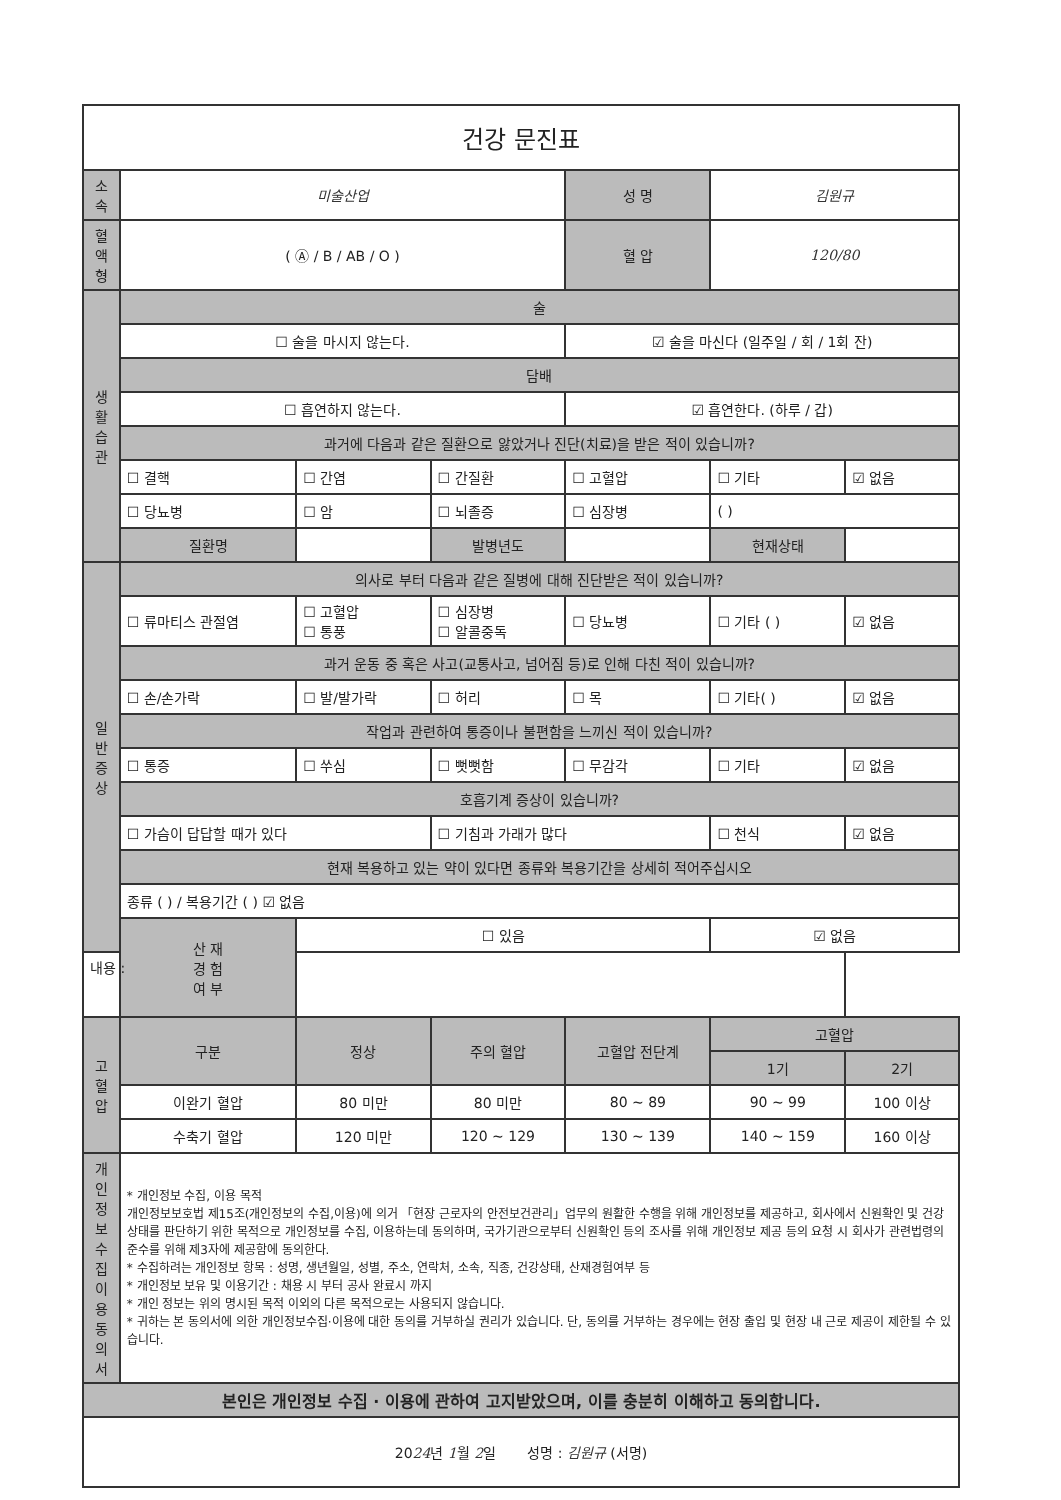| 건강 문진표 | | | | | | |
| 소 속 | 미술산업 | | | 성 명 | 김원규 | |
| 혈액형 | ( Ⓐ / B / AB / O ) | | | 혈 압 | 120/80 | |
| 생 활 습 관 | 술 | | | | | |
| | ☐ 술을 마시지 않는다. | | | ☑ 술을 마신다 (일주일 / 회 / 1회 잔) | | |
| | 담배 | | | | | |
| | ☐ 흡연하지 않는다. | | | ☑ 흡연한다. (하루 / 갑) | | |
| | 과거에 다음과 같은 질환으로 앓았거나 진단(치료)을 받은 적이 있습니까? | | | | | |
| | ☐ 결핵 | ☐ 간염 | ☐ 간질환 | ☐ 고혈압 | ☐ 기타 | ☑ 없음 |
| | ☐ 당뇨병 | ☐ 암 | ☐ 뇌졸증 | ☐ 심장병 | ( ) | |
| | 질환명 | | 발병년도 | | 현재상태 | |
| 일 반 증 상 | 의사로 부터 다음과 같은 질병에 대해 진단받은 적이 있습니까? | | | | | |
| | ☐ 류마티스 관절염 | ☐ 고혈압 ☐ 통풍 | ☐ 심장병 ☐ 알콜중독 | ☐ 당뇨병 | ☐ 기타 ( ) | ☑ 없음 |
| | 과거 운동 중 혹은 사고(교통사고, 넘어짐 등)로 인해 다친 적이 있습니까? | | | | | |
| | ☐ 손/손가락 | ☐ 발/발가락 | ☐ 허리 | ☐ 목 | ☐ 기타( ) | ☑ 없음 |
| | 작업과 관련하여 통증이나 불편함을 느끼신 적이 있습니까? | | | | | |
| | ☐ 통증 | ☐ 쑤심 | ☐ 뻣뻣함 | ☐ 무감각 | ☐ 기타 | ☑ 없음 |
| | 호흡기계 증상이 있습니까? | | | | | |
| | ☐ 가슴이 답답할 때가 있다 | | ☐ 기침과 가래가 많다 | | ☐ 천식 | ☑ 없음 |
| | 현재 복용하고 있는 약이 있다면 종류와 복용기간을 상세히 적어주십시오 | | | | | |
| | 종류 ( ) / 복용기간 ( ) ☑ 없음 | | | | | |
| | 산 재 경 험 여 부 | ☐ 있음 | | | ☑ 없음 | |
| 내용 : | | | | | | |
| 고혈압 | 구분 | 정상 | 주의 혈압 | 고혈압 전단계 | 고혈압 | |
| | | | | | 1기 | 2기 |
| | 이완기 혈압 | 80 미만 | 80 미만 | 80 ~ 89 | 90 ~ 99 | 100 이상 |
| | 수축기 혈압 | 120 미만 | 120 ~ 129 | 130 ~ 139 | 140 ~ 159 | 160 이상 |
| 개 인 정 보 수 집 이 용 동의서 | * 개인정보 수집, 이용 목적 개인정보보호법 제15조(개인정보의 수집,이용)에 의거 「현장 근로자의 안전보건관리」업무의 원활한 수행을 위해 개인정보를 제공하고, 회사에서 신원확인 및 건강상태를 판단하기 위한 목적으로 개인정보를 수집, 이용하는데 동의하며, 국가기관으로부터 신원확인 등의 조사를 위해 개인정보 제공 등의 요청 시 회사가 관련법령의 준수를 위해 제3자에 제공함에 동의한다. * 수집하려는 개인정보 항목 : 성명, 생년월일, 성별, 주소, 연락처, 소속, 직종, 건강상태, 산재경험여부 등 * 개인정보 보유 및 이용기간 : 채용 시 부터 공사 완료시 까지 * 개인 정보는 위의 명시된 목적 이외의 다른 목적으로는 사용되지 않습니다. * 귀하는 본 동의서에 의한 개인정보수집·이용에 대한 동의를 거부하실 권리가 있습니다. 단, 동의를 거부하는 경우에는 현장 출입 및 현장 내 근로 제공이 제한될 수 있습니다. | | | | | |
| 본인은 개인정보 수집 · 이용에 관하여 고지받았으며, 이를 충분히 이해하고 동의합니다. | | | | | | |
| 20 24 년 1 월 2 일 성명 : 김원규 (서명) | | | | | | |